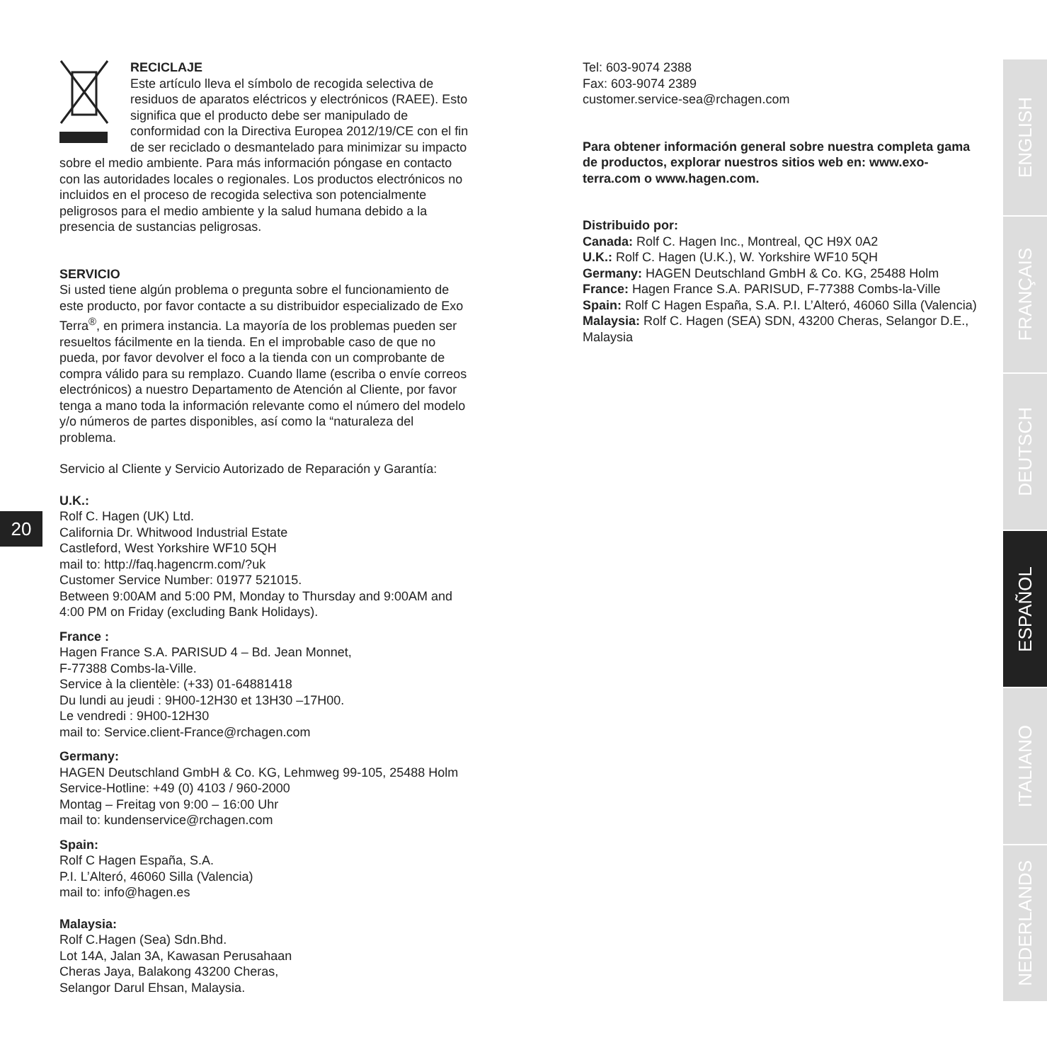RECICLAJE
Este artículo lleva el símbolo de recogida selectiva de residuos de aparatos eléctricos y electrónicos (RAEE). Esto significa que el producto debe ser manipulado de conformidad con la Directiva Europea 2012/19/CE con el fin de ser reciclado o desmantelado para minimizar su impacto sobre el medio ambiente. Para más información póngase en contacto con las autoridades locales o regionales. Los productos electrónicos no incluidos en el proceso de recogida selectiva son potencialmente peligrosos para el medio ambiente y la salud humana debido a la presencia de sustancias peligrosas.
SERVICIO
Si usted tiene algún problema o pregunta sobre el funcionamiento de este producto, por favor contacte a su distribuidor especializado de Exo Terra<sup>®</sup>, en primera instancia. La mayoría de los problemas pueden ser resueltos fácilmente en la tienda. En el improbable caso de que no pueda, por favor devolver el foco a la tienda con un comprobante de compra válido para su remplazo. Cuando llame (escriba o envíe correos electrónicos) a nuestro Departamento de Atención al Cliente, por favor tenga a mano toda la información relevante como el número del modelo y/o números de partes disponibles, así como la “naturaleza del problema.
Servicio al Cliente y Servicio Autorizado de Reparación y Garantía:
U.K.:
Rolf C. Hagen (UK) Ltd.
California Dr. Whitwood Industrial Estate
Castleford, West Yorkshire WF10 5QH
mail to: http://faq.hagencrm.com/?uk
Customer Service Number: 01977 521015.
Between 9:00AM and 5:00 PM, Monday to Thursday and 9:00AM and 4:00 PM on Friday (excluding Bank Holidays).
France :
Hagen France S.A. PARISUD 4 – Bd. Jean Monnet,
F-77388 Combs-la-Ville.
Service à la clientèle: (+33) 01-64881418
Du lundi au jeudi : 9H00-12H30 et 13H30 –17H00.
Le vendredi : 9H00-12H30
mail to: Service.client-France@rchagen.com
Germany:
HAGEN Deutschland GmbH & Co. KG, Lehmweg 99-105, 25488 Holm
Service-Hotline: +49 (0) 4103 / 960-2000
Montag – Freitag von 9:00 – 16:00 Uhr
mail to: kundenservice@rchagen.com
Spain:
Rolf C Hagen España, S.A.
P.I. L’Alteró, 46060 Silla (Valencia)
mail to: info@hagen.es
Malaysia:
Rolf C.Hagen (Sea) Sdn.Bhd.
Lot 14A, Jalan 3A, Kawasan Perusahaan
Cheras Jaya, Balakong 43200 Cheras,
Selangor Darul Ehsan, Malaysia.
20
Tel: 603-9074 2388
Fax: 603-9074 2389
customer.service-sea@rchagen.com
Para obtener información general sobre nuestra completa gama de productos, explorar nuestros sitios web en: www.exo-terra.com o www.hagen.com.
Distribuido por:
Canada: Rolf C. Hagen Inc., Montreal, QC H9X 0A2
U.K.: Rolf C. Hagen (U.K.), W. Yorkshire WF10 5QH
Germany: HAGEN Deutschland GmbH & Co. KG, 25488 Holm
France: Hagen France S.A. PARISUD, F-77388 Combs-la-Ville
Spain: Rolf C Hagen España, S.A. P.I. L’Alteró, 46060 Silla (Valencia)
Malaysia: Rolf C. Hagen (SEA) SDN, 43200 Cheras, Selangor D.E., Malaysia
ENGLISH
FRANÇAIS
DEUTSCH
ESPAÑOL
ITALIANO
NEDERLANDS